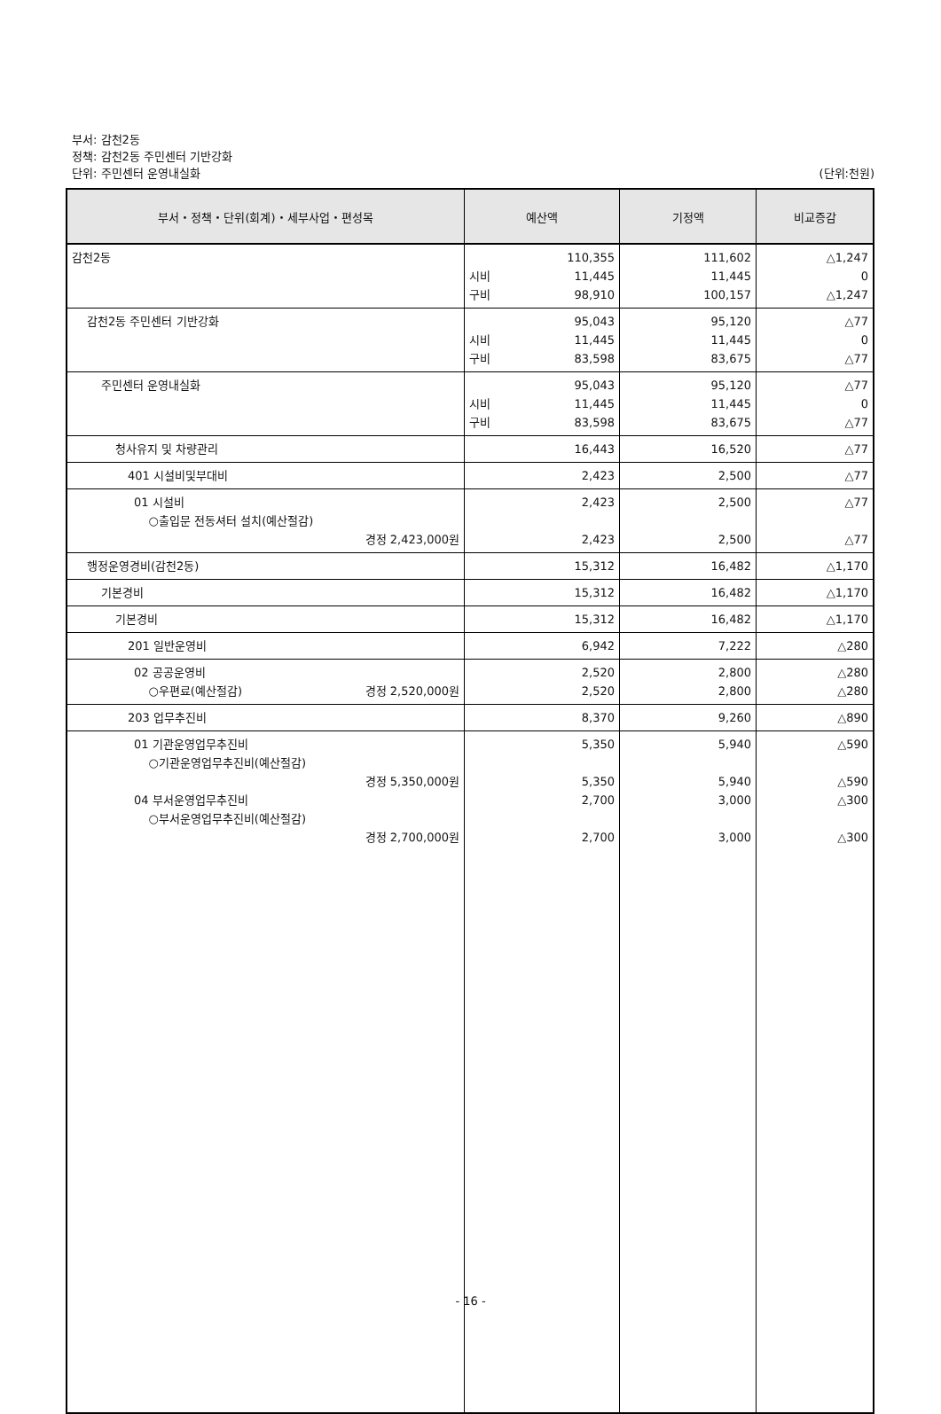부서: 감천2동
정책: 감천2동 주민센터 기반강화
단위: 주민센터 운영내실화 (단위:천원)
| 부서・정책・단위(회계)・세부사업・편성목 | 예산액 | 기정액 | 비교증감 |
| --- | --- | --- | --- |
| 감천2동 | 110,355 시비 11,445 구비 98,910 | 111,602 11,445 100,157 | △1,247 0 △1,247 |
| 감천2동 주민센터 기반강화 | 95,043 시비 11,445 구비 83,598 | 95,120 11,445 83,675 | △77 0 △77 |
| 주민센터 운영내실화 | 95,043 시비 11,445 구비 83,598 | 95,120 11,445 83,675 | △77 0 △77 |
| 청사유지 및 차량관리 | 16,443 | 16,520 | △77 |
| 401 시설비및부대비 | 2,423 | 2,500 | △77 |
| 01 시설비 ○출입문 전동셔터 설치(예산절감) 경정 2,423,000원 | 2,423 2,423 | 2,500 2,500 | △77 △77 |
| 행정운영경비(감천2동) | 15,312 | 16,482 | △1,170 |
| 기본경비 | 15,312 | 16,482 | △1,170 |
| 기본경비 | 15,312 | 16,482 | △1,170 |
| 201 일반운영비 | 6,942 | 7,222 | △280 |
| 02 공공운영비 ○우편료(예산절감) 경정 2,520,000원 | 2,520 2,520 | 2,800 2,800 | △280 △280 |
| 203 업무추진비 | 8,370 | 9,260 | △890 |
| 01 기관운영업무추진비 ○기관운영업무추진비(예산절감) 경정 5,350,000원 04 부서운영업무추진비 ○부서운영업무추진비(예산절감) 경정 2,700,000원 | 5,350 5,350 2,700 2,700 | 5,940 5,940 3,000 3,000 | △590 △590 △300 △300 |
- 16 -